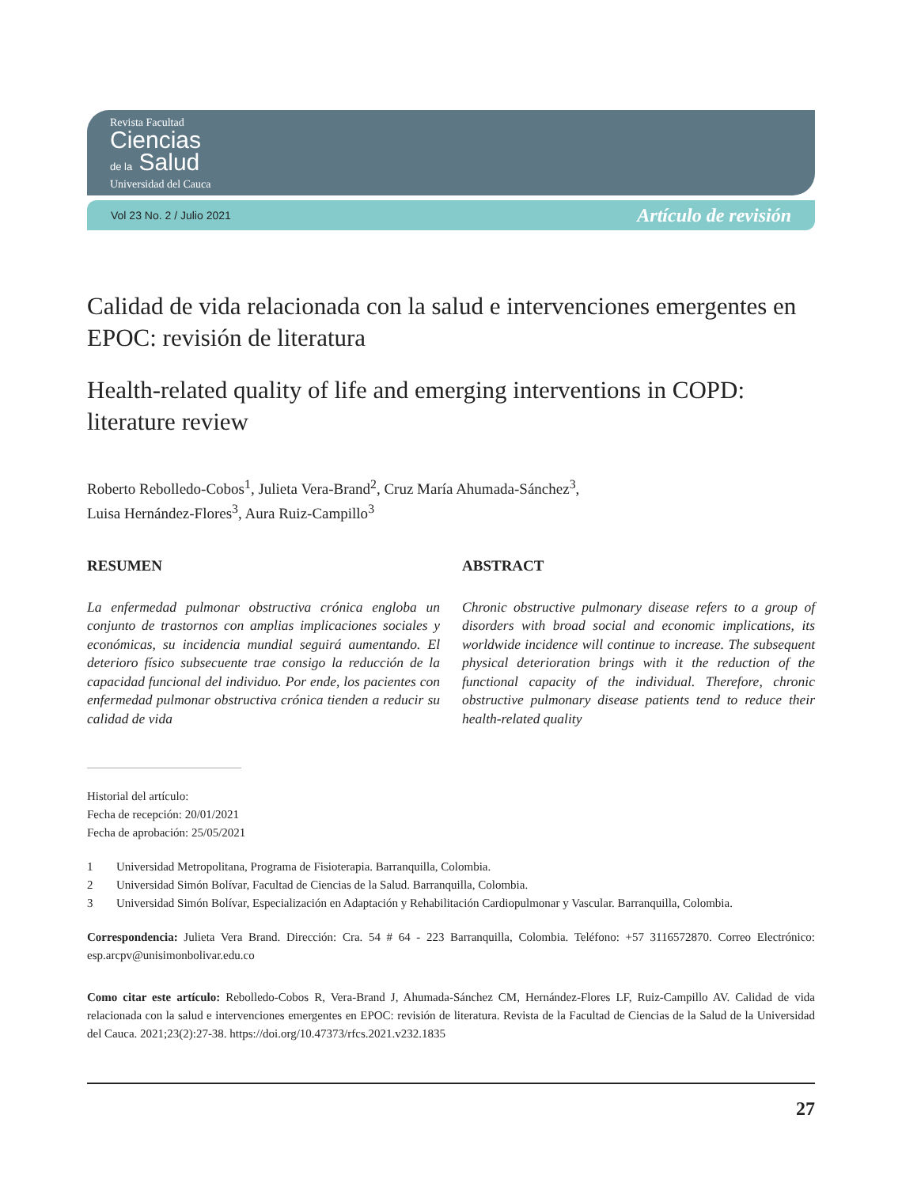Revista Facultad
Ciencias
de la Salud
Universidad del Cauca
Vol 23 No. 2 / Julio 2021 Artículo de revisión
Calidad de vida relacionada con la salud e intervenciones emergentes en EPOC: revisión de literatura
Health-related quality of life and emerging interventions in COPD: literature review
Roberto Rebolledo-Cobos<sup>1</sup>, Julieta Vera-Brand<sup>2</sup>, Cruz María Ahumada-Sánchez<sup>3</sup>,
Luisa Hernández-Flores<sup>3</sup>, Aura Ruiz-Campillo<sup>3</sup>
RESUMEN
La enfermedad pulmonar obstructiva crónica engloba un conjunto de trastornos con amplias implicaciones sociales y económicas, su incidencia mundial seguirá aumentando. El deterioro físico subsecuente trae consigo la reducción de la capacidad funcional del individuo. Por ende, los pacientes con enfermedad pulmonar obstructiva crónica tienden a reducir su calidad de vida
ABSTRACT
Chronic obstructive pulmonary disease refers to a group of disorders with broad social and economic implications, its worldwide incidence will continue to increase. The subsequent physical deterioration brings with it the reduction of the functional capacity of the individual. Therefore, chronic obstructive pulmonary disease patients tend to reduce their health-related quality
Historial del artículo:
Fecha de recepción: 20/01/2021
Fecha de aprobación: 25/05/2021
1 Universidad Metropolitana, Programa de Fisioterapia. Barranquilla, Colombia.
2 Universidad Simón Bolívar, Facultad de Ciencias de la Salud. Barranquilla, Colombia.
3 Universidad Simón Bolívar, Especialización en Adaptación y Rehabilitación Cardiopulmonar y Vascular. Barranquilla, Colombia.
Correspondencia: Julieta Vera Brand. Dirección: Cra. 54 # 64 - 223 Barranquilla, Colombia. Teléfono: +57 3116572870. Correo Electrónico: esp.arcpv@unisimonbolivar.edu.co
Como citar este artículo: Rebolledo-Cobos R, Vera-Brand J, Ahumada-Sánchez CM, Hernández-Flores LF, Ruiz-Campillo AV. Calidad de vida relacionada con la salud e intervenciones emergentes en EPOC: revisión de literatura. Revista de la Facultad de Ciencias de la Salud de la Universidad del Cauca. 2021;23(2):27-38. https://doi.org/10.47373/rfcs.2021.v232.1835
27